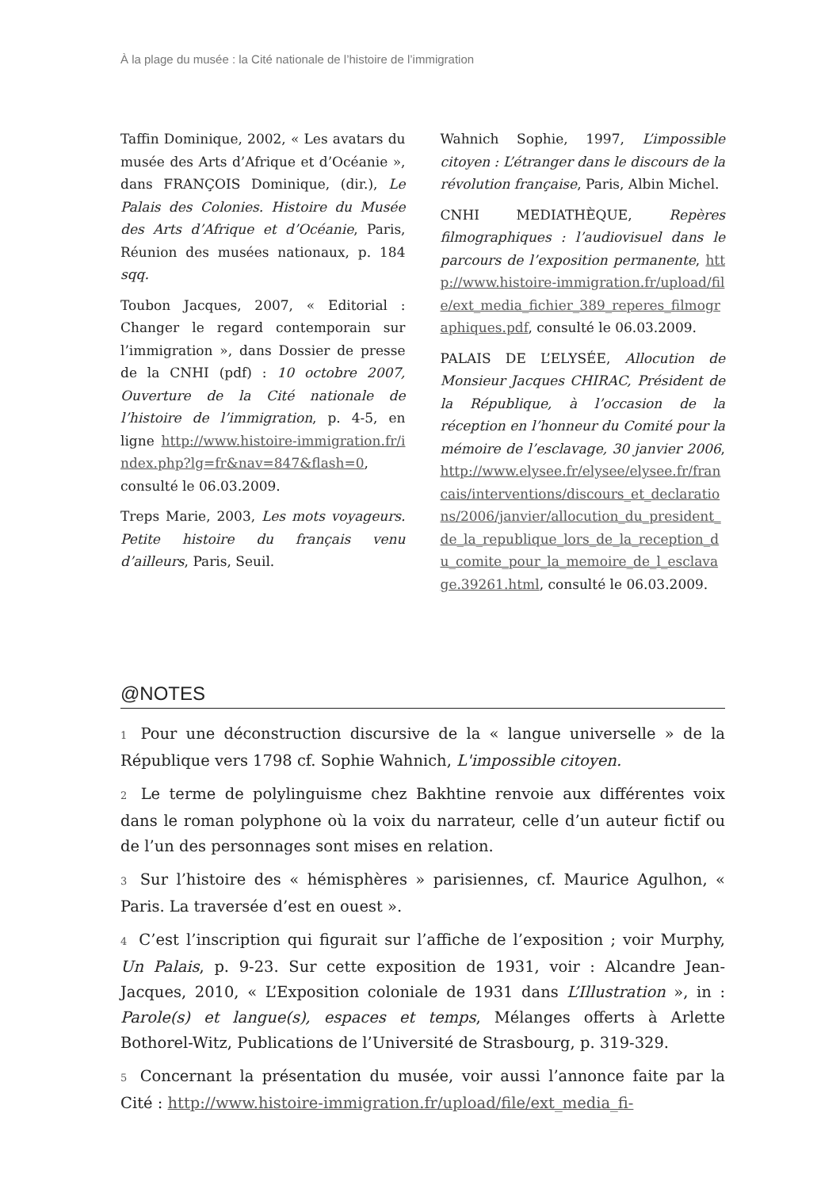À la plage du musée : la Cité nationale de l’histoire de l’immigration
Taffin Dominique, 2002, « Les avatars du musée des Arts d’Afrique et d’Océanie », dans FRANÇOIS Dominique, (dir.), Le Palais des Colonies. Histoire du Musée des Arts d’Afrique et d’Océanie, Paris, Réunion des musées nationaux, p. 184 sqq.
Toubon Jacques, 2007, « Editorial : Changer le regard contemporain sur l’immigration », dans Dossier de presse de la CNHI (pdf) : 10 octobre 2007, Ouverture de la Cité nationale de l’histoire de l’immigration, p. 4-5, en ligne http://www.histoire-immigration.fr/index.php?lg=fr&nav=847&flash=0, consulté le 06.03.2009.
Treps Marie, 2003, Les mots voyageurs. Petite histoire du français venu d’ailleurs, Paris, Seuil.
Wahnich Sophie, 1997, L’impossible citoyen : L’étranger dans le discours de la révolution française, Paris, Albin Michel.
CNHI MEDIATHÈQUE, Repères filmographiques : l’audiovisuel dans le parcours de l’exposition permanente, http://www.histoire-immigration.fr/upload/file/ext_media_fichier_389_reperes_filmographiques.pdf, consulté le 06.03.2009.
PALAIS DE L’ELYSÉE, Allocution de Monsieur Jacques CHIRAC, Président de la République, à l’occasion de la réception en l’honneur du Comité pour la mémoire de l’esclavage, 30 janvier 2006, http://www.elysee.fr/elysee/elysee.fr/francais/interventions/discours_et_declarations/2006/janvier/allocution_du_president_de_la_republique_lors_de_la_reception_du_comite_pour_la_memoire_de_l_esclavage.39261.html, consulté le 06.03.2009.
@NOTES
1 Pour une déconstruction discursive de la « langue universelle » de la République vers 1798 cf. Sophie Wahnich, L'impossible citoyen.
2 Le terme de polylinguisme chez Bakhtine renvoie aux différentes voix dans le roman polyphone où la voix du narrateur, celle d’un auteur fictif ou de l’un des personnages sont mises en relation.
3 Sur l’histoire des « hémisphères » parisiennes, cf. Maurice Agulhon, « Paris. La traversée d’est en ouest ».
4 C’est l’inscription qui figurait sur l’affiche de l’exposition ; voir Murphy, Un Palais, p. 9-23. Sur cette exposition de 1931, voir : Alcandre Jean-Jacques, 2010, « L’Exposition coloniale de 1931 dans L’Illustration », in : Parole(s) et langue(s), espaces et temps, Mélanges offerts à Arlette Bothorel-Witz, Publications de l’Université de Strasbourg, p. 319-329.
5 Concernant la présentation du musée, voir aussi l’annonce faite par la Cité : http://www.histoire-immigration.fr/upload/file/ext_media_fi-